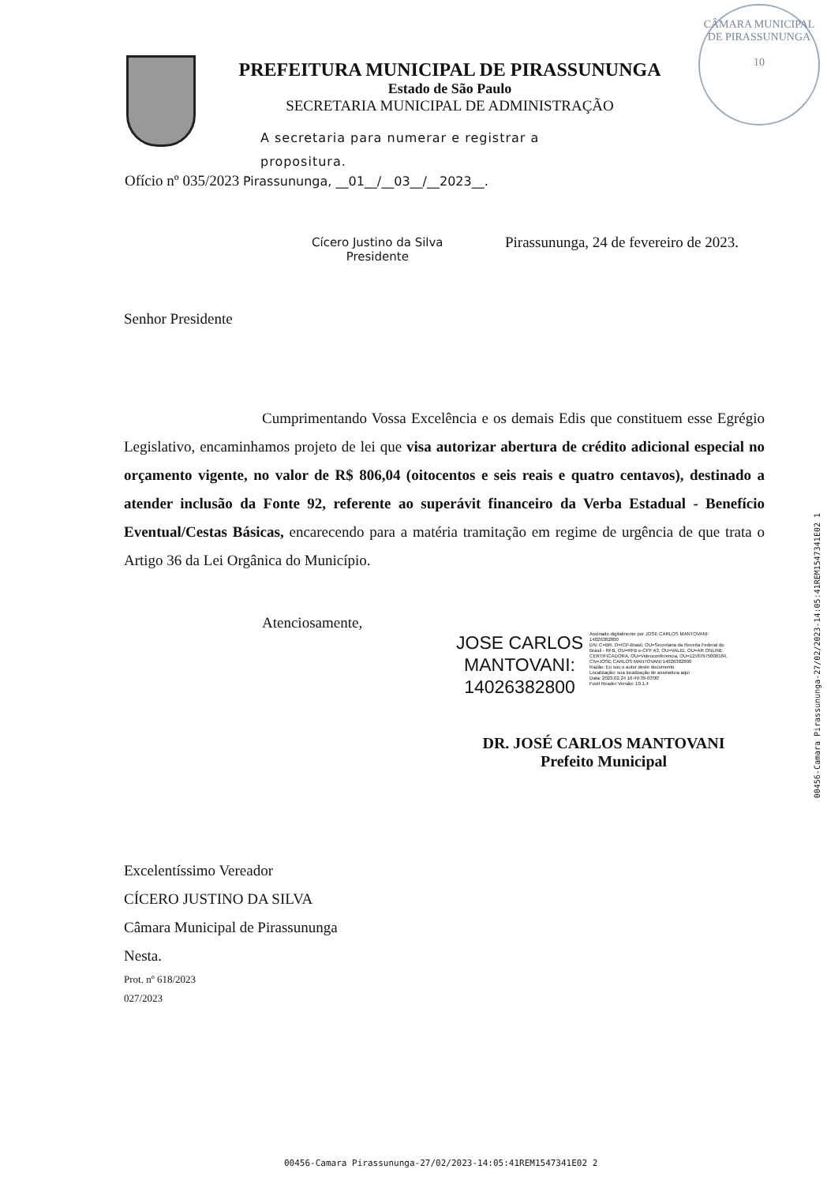CÂMARA MUNICIPAL DE PIRASSUNUNGA
10
PREFEITURA MUNICIPAL DE PIRASSUNUNGA
Estado de São Paulo
SECRETARIA MUNICIPAL DE ADMINISTRAÇÃO
A secretaria para numerar e registrar a propositura.
Ofício nº 035/2023 Pirassununga, __01__/__03__/__2023__.
Cícero Justino da Silva
Presidente
Pirassununga, 24 de fevereiro de 2023.
Senhor Presidente
Cumprimentando Vossa Excelência e os demais Edis que constituem esse Egrégio Legislativo, encaminhamos projeto de lei que visa autorizar abertura de crédito adicional especial no orçamento vigente, no valor de R$ 806,04 (oitocentos e seis reais e quatro centavos), destinado a atender inclusão da Fonte 92, referente ao superávit financeiro da Verba Estadual - Benefício Eventual/Cestas Básicas, encarecendo para a matéria tramitação em regime de urgência de que trata o Artigo 36 da Lei Orgânica do Município.
Atenciosamente,
JOSE CARLOS
MANTOVANI:
14026382800
Assinado digitalmente por JOSE CARLOS MANTOVANI: 14026382800
DN: C=BR, O=ICP-Brasil, OU=Secretaria da Receita Federal do Brasil - RFB, OU=RFB e-CPF A3, OU=VALID, OU=AR ONLINE CERTIFICADORA, OU=Videoconferencia, OU=11587975000184, CN=JOSE CARLOS MANTOVANI:14026382800
Razão: Eu sou o autor deste documento
Localização: sua localização de assinatura aqui
Data: 2023.02.24 16:49:39-03'00'
Foxit Reader Versão: 10.1.4
DR. JOSÉ CARLOS MANTOVANI
Prefeito Municipal
Excelentíssimo Vereador
CÍCERO JUSTINO DA SILVA
Câmara Municipal de Pirassununga
Nesta.
Prot. nº 618/2023
027/2023
00456-Camara Pirassununga-27/02/2023-14:05:41REM1547341E02 1
00456-Camara Pirassununga-27/02/2023-14:05:41REM1547341E02 2